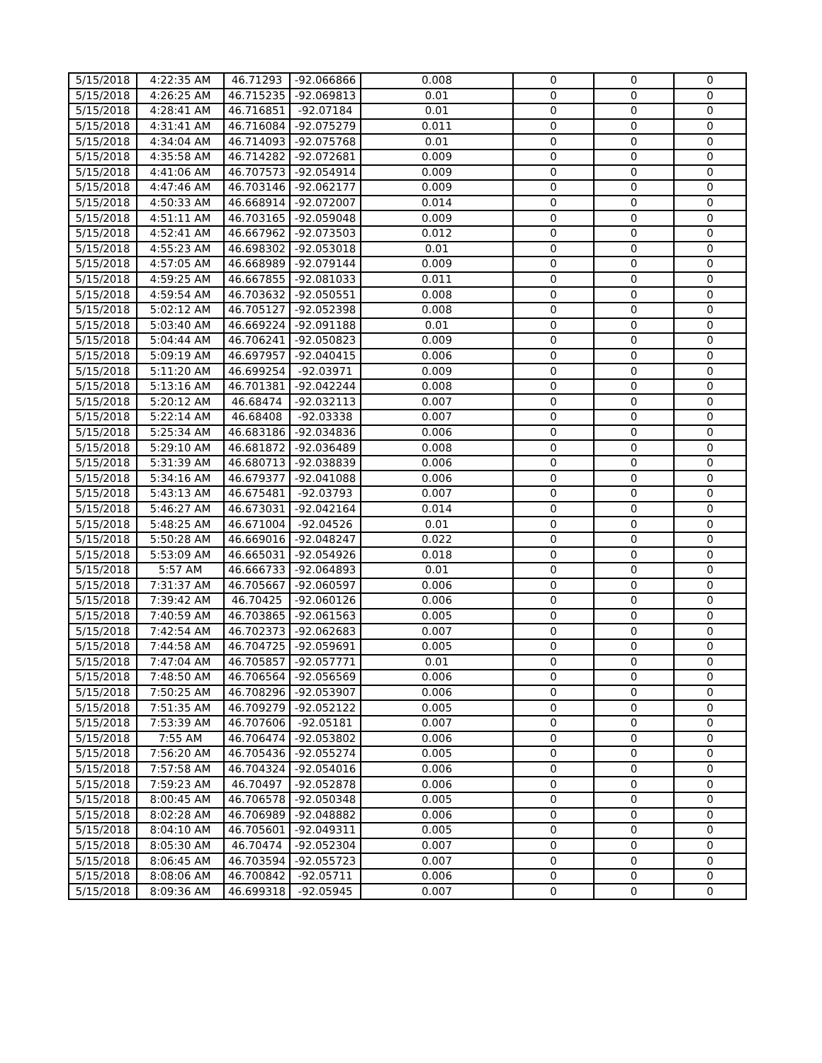| 5/15/2018 | 4:22:35 AM | 46.71293 | -92.066866 | 0.008 | 0 | 0 | 0 |
| 5/15/2018 | 4:26:25 AM | 46.715235 | -92.069813 | 0.01 | 0 | 0 | 0 |
| 5/15/2018 | 4:28:41 AM | 46.716851 | -92.07184 | 0.01 | 0 | 0 | 0 |
| 5/15/2018 | 4:31:41 AM | 46.716084 | -92.075279 | 0.011 | 0 | 0 | 0 |
| 5/15/2018 | 4:34:04 AM | 46.714093 | -92.075768 | 0.01 | 0 | 0 | 0 |
| 5/15/2018 | 4:35:58 AM | 46.714282 | -92.072681 | 0.009 | 0 | 0 | 0 |
| 5/15/2018 | 4:41:06 AM | 46.707573 | -92.054914 | 0.009 | 0 | 0 | 0 |
| 5/15/2018 | 4:47:46 AM | 46.703146 | -92.062177 | 0.009 | 0 | 0 | 0 |
| 5/15/2018 | 4:50:33 AM | 46.668914 | -92.072007 | 0.014 | 0 | 0 | 0 |
| 5/15/2018 | 4:51:11 AM | 46.703165 | -92.059048 | 0.009 | 0 | 0 | 0 |
| 5/15/2018 | 4:52:41 AM | 46.667962 | -92.073503 | 0.012 | 0 | 0 | 0 |
| 5/15/2018 | 4:55:23 AM | 46.698302 | -92.053018 | 0.01 | 0 | 0 | 0 |
| 5/15/2018 | 4:57:05 AM | 46.668989 | -92.079144 | 0.009 | 0 | 0 | 0 |
| 5/15/2018 | 4:59:25 AM | 46.667855 | -92.081033 | 0.011 | 0 | 0 | 0 |
| 5/15/2018 | 4:59:54 AM | 46.703632 | -92.050551 | 0.008 | 0 | 0 | 0 |
| 5/15/2018 | 5:02:12 AM | 46.705127 | -92.052398 | 0.008 | 0 | 0 | 0 |
| 5/15/2018 | 5:03:40 AM | 46.669224 | -92.091188 | 0.01 | 0 | 0 | 0 |
| 5/15/2018 | 5:04:44 AM | 46.706241 | -92.050823 | 0.009 | 0 | 0 | 0 |
| 5/15/2018 | 5:09:19 AM | 46.697957 | -92.040415 | 0.006 | 0 | 0 | 0 |
| 5/15/2018 | 5:11:20 AM | 46.699254 | -92.03971 | 0.009 | 0 | 0 | 0 |
| 5/15/2018 | 5:13:16 AM | 46.701381 | -92.042244 | 0.008 | 0 | 0 | 0 |
| 5/15/2018 | 5:20:12 AM | 46.68474 | -92.032113 | 0.007 | 0 | 0 | 0 |
| 5/15/2018 | 5:22:14 AM | 46.68408 | -92.03338 | 0.007 | 0 | 0 | 0 |
| 5/15/2018 | 5:25:34 AM | 46.683186 | -92.034836 | 0.006 | 0 | 0 | 0 |
| 5/15/2018 | 5:29:10 AM | 46.681872 | -92.036489 | 0.008 | 0 | 0 | 0 |
| 5/15/2018 | 5:31:39 AM | 46.680713 | -92.038839 | 0.006 | 0 | 0 | 0 |
| 5/15/2018 | 5:34:16 AM | 46.679377 | -92.041088 | 0.006 | 0 | 0 | 0 |
| 5/15/2018 | 5:43:13 AM | 46.675481 | -92.03793 | 0.007 | 0 | 0 | 0 |
| 5/15/2018 | 5:46:27 AM | 46.673031 | -92.042164 | 0.014 | 0 | 0 | 0 |
| 5/15/2018 | 5:48:25 AM | 46.671004 | -92.04526 | 0.01 | 0 | 0 | 0 |
| 5/15/2018 | 5:50:28 AM | 46.669016 | -92.048247 | 0.022 | 0 | 0 | 0 |
| 5/15/2018 | 5:53:09 AM | 46.665031 | -92.054926 | 0.018 | 0 | 0 | 0 |
| 5/15/2018 | 5:57 AM | 46.666733 | -92.064893 | 0.01 | 0 | 0 | 0 |
| 5/15/2018 | 7:31:37 AM | 46.705667 | -92.060597 | 0.006 | 0 | 0 | 0 |
| 5/15/2018 | 7:39:42 AM | 46.70425 | -92.060126 | 0.006 | 0 | 0 | 0 |
| 5/15/2018 | 7:40:59 AM | 46.703865 | -92.061563 | 0.005 | 0 | 0 | 0 |
| 5/15/2018 | 7:42:54 AM | 46.702373 | -92.062683 | 0.007 | 0 | 0 | 0 |
| 5/15/2018 | 7:44:58 AM | 46.704725 | -92.059691 | 0.005 | 0 | 0 | 0 |
| 5/15/2018 | 7:47:04 AM | 46.705857 | -92.057771 | 0.01 | 0 | 0 | 0 |
| 5/15/2018 | 7:48:50 AM | 46.706564 | -92.056569 | 0.006 | 0 | 0 | 0 |
| 5/15/2018 | 7:50:25 AM | 46.708296 | -92.053907 | 0.006 | 0 | 0 | 0 |
| 5/15/2018 | 7:51:35 AM | 46.709279 | -92.052122 | 0.005 | 0 | 0 | 0 |
| 5/15/2018 | 7:53:39 AM | 46.707606 | -92.05181 | 0.007 | 0 | 0 | 0 |
| 5/15/2018 | 7:55 AM | 46.706474 | -92.053802 | 0.006 | 0 | 0 | 0 |
| 5/15/2018 | 7:56:20 AM | 46.705436 | -92.055274 | 0.005 | 0 | 0 | 0 |
| 5/15/2018 | 7:57:58 AM | 46.704324 | -92.054016 | 0.006 | 0 | 0 | 0 |
| 5/15/2018 | 7:59:23 AM | 46.70497 | -92.052878 | 0.006 | 0 | 0 | 0 |
| 5/15/2018 | 8:00:45 AM | 46.706578 | -92.050348 | 0.005 | 0 | 0 | 0 |
| 5/15/2018 | 8:02:28 AM | 46.706989 | -92.048882 | 0.006 | 0 | 0 | 0 |
| 5/15/2018 | 8:04:10 AM | 46.705601 | -92.049311 | 0.005 | 0 | 0 | 0 |
| 5/15/2018 | 8:05:30 AM | 46.70474 | -92.052304 | 0.007 | 0 | 0 | 0 |
| 5/15/2018 | 8:06:45 AM | 46.703594 | -92.055723 | 0.007 | 0 | 0 | 0 |
| 5/15/2018 | 8:08:06 AM | 46.700842 | -92.05711 | 0.006 | 0 | 0 | 0 |
| 5/15/2018 | 8:09:36 AM | 46.699318 | -92.05945 | 0.007 | 0 | 0 | 0 |